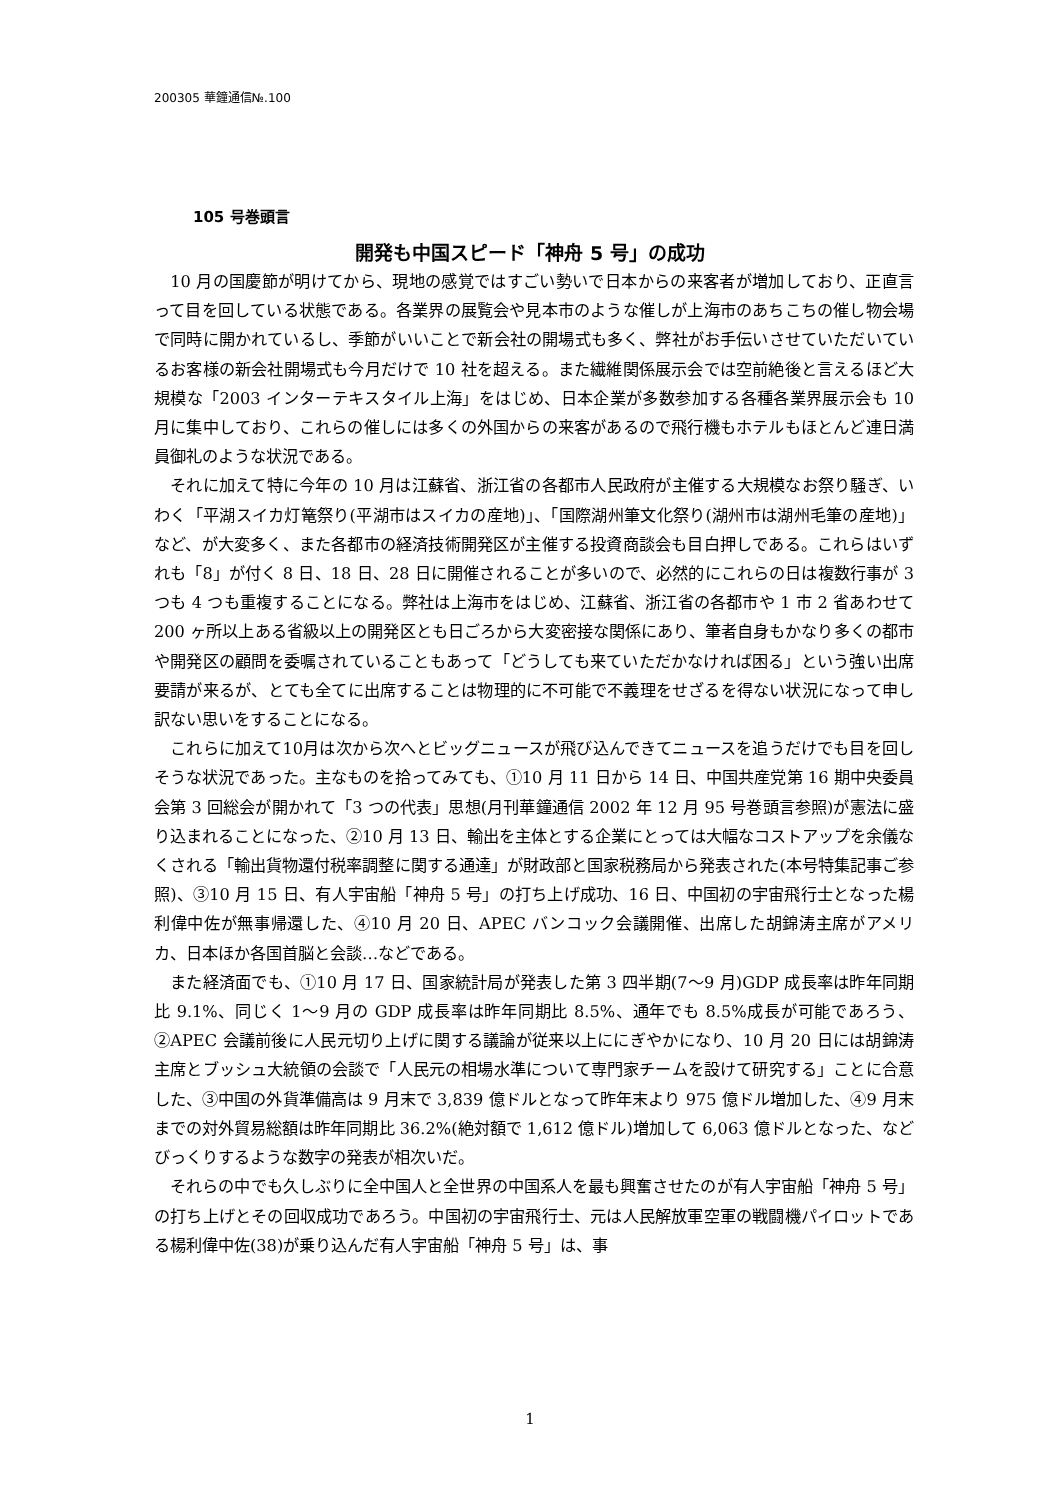200305 華鐘通信№.100
105 号巻頭言
開発も中国スピード「神舟 5 号」の成功
10 月の国慶節が明けてから、現地の感覚ではすごい勢いで日本からの来客者が増加しており、正直言って目を回している状態である。各業界の展覧会や見本市のような催しが上海市のあちこちの催し物会場で同時に開かれているし、季節がいいことで新会社の開場式も多く、弊社がお手伝いさせていただいているお客様の新会社開場式も今月だけで 10 社を超える。また繊維関係展示会では空前絶後と言えるほど大規模な「2003 インターテキスタイル上海」をはじめ、日本企業が多数参加する各種各業界展示会も 10 月に集中しており、これらの催しには多くの外国からの来客があるので飛行機もホテルもほとんど連日満員御礼のような状況である。
それに加えて特に今年の 10 月は江蘇省、浙江省の各都市人民政府が主催する大規模なお祭り騒ぎ、いわく「平湖スイカ灯篭祭り(平湖市はスイカの産地)」、「国際湖州筆文化祭り(湖州市は湖州毛筆の産地)」など、が大変多く、また各都市の経済技術開発区が主催する投資商談会も目白押しである。これらはいずれも「8」が付く 8 日、18 日、28 日に開催されることが多いので、必然的にこれらの日は複数行事が 3 つも 4 つも重複することになる。弊社は上海市をはじめ、江蘇省、浙江省の各都市や 1 市 2 省あわせて 200 ヶ所以上ある省級以上の開発区とも日ごろから大変密接な関係にあり、筆者自身もかなり多くの都市や開発区の顧問を委嘱されていることもあって「どうしても来ていただかなければ困る」という強い出席要請が来るが、とても全てに出席することは物理的に不可能で不義理をせざるを得ない状況になって申し訳ない思いをすることになる。
これらに加えて10月は次から次へとビッグニュースが飛び込んできてニュースを追うだけでも目を回しそうな状況であった。主なものを拾ってみても、①10 月 11 日から 14 日、中国共産党第 16 期中央委員会第 3 回総会が開かれて「3 つの代表」思想(月刊華鐘通信 2002 年 12 月 95 号巻頭言参照)が憲法に盛り込まれることになった、②10 月 13 日、輸出を主体とする企業にとっては大幅なコストアップを余儀なくされる「輸出貨物還付税率調整に関する通達」が財政部と国家税務局から発表された(本号特集記事ご参照)、③10 月 15 日、有人宇宙船「神舟 5 号」の打ち上げ成功、16 日、中国初の宇宙飛行士となった楊利偉中佐が無事帰還した、④10 月 20 日、APEC バンコック会議開催、出席した胡錦涛主席がアメリカ、日本ほか各国首脳と会談…などである。
また経済面でも、①10 月 17 日、国家統計局が発表した第 3 四半期(7～9 月)GDP 成長率は昨年同期比 9.1%、同じく 1～9 月の GDP 成長率は昨年同期比 8.5%、通年でも 8.5%成長が可能であろう、②APEC 会議前後に人民元切り上げに関する議論が従来以上ににぎやかになり、10 月 20 日には胡錦涛主席とブッシュ大統領の会談で「人民元の相場水準について専門家チームを設けて研究する」ことに合意した、③中国の外貨準備高は 9 月末で 3,839 億ドルとなって昨年末より 975 億ドル増加した、④9 月末までの対外貿易総額は昨年同期比 36.2%(絶対額で 1,612 億ドル)増加して 6,063 億ドルとなった、などびっくりするような数字の発表が相次いだ。
それらの中でも久しぶりに全中国人と全世界の中国系人を最も興奮させたのが有人宇宙船「神舟 5 号」の打ち上げとその回収成功であろう。中国初の宇宙飛行士、元は人民解放軍空軍の戦闘機パイロットである楊利偉中佐(38)が乗り込んだ有人宇宙船「神舟 5 号」は、事
1